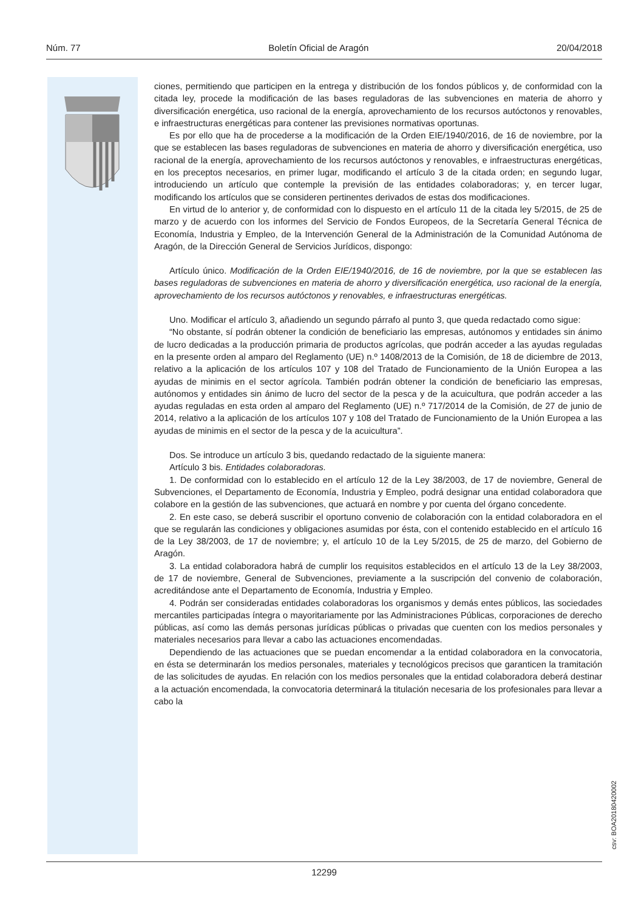Núm. 77 Boletín Oficial de Aragón 20/04/2018
ciones, permitiendo que participen en la entrega y distribución de los fondos públicos y, de conformidad con la citada ley, procede la modificación de las bases reguladoras de las subvenciones en materia de ahorro y diversificación energética, uso racional de la energía, aprovechamiento de los recursos autóctonos y renovables, e infraestructuras energéticas para contener las previsiones normativas oportunas.
Es por ello que ha de procederse a la modificación de la Orden EIE/1940/2016, de 16 de noviembre, por la que se establecen las bases reguladoras de subvenciones en materia de ahorro y diversificación energética, uso racional de la energía, aprovechamiento de los recursos autóctonos y renovables, e infraestructuras energéticas, en los preceptos necesarios, en primer lugar, modificando el artículo 3 de la citada orden; en segundo lugar, introduciendo un artículo que contemple la previsión de las entidades colaboradoras; y, en tercer lugar, modificando los artículos que se consideren pertinentes derivados de estas dos modificaciones.
En virtud de lo anterior y, de conformidad con lo dispuesto en el artículo 11 de la citada ley 5/2015, de 25 de marzo y de acuerdo con los informes del Servicio de Fondos Europeos, de la Secretaría General Técnica de Economía, Industria y Empleo, de la Intervención General de la Administración de la Comunidad Autónoma de Aragón, de la Dirección General de Servicios Jurídicos, dispongo:
Artículo único. Modificación de la Orden EIE/1940/2016, de 16 de noviembre, por la que se establecen las bases reguladoras de subvenciones en materia de ahorro y diversificación energética, uso racional de la energía, aprovechamiento de los recursos autóctonos y renovables, e infraestructuras energéticas.
Uno. Modificar el artículo 3, añadiendo un segundo párrafo al punto 3, que queda redactado como sigue:
“No obstante, sí podrán obtener la condición de beneficiario las empresas, autónomos y entidades sin ánimo de lucro dedicadas a la producción primaria de productos agrícolas, que podrán acceder a las ayudas reguladas en la presente orden al amparo del Reglamento (UE) n.º 1408/2013 de la Comisión, de 18 de diciembre de 2013, relativo a la aplicación de los artículos 107 y 108 del Tratado de Funcionamiento de la Unión Europea a las ayudas de minimis en el sector agrícola. También podrán obtener la condición de beneficiario las empresas, autónomos y entidades sin ánimo de lucro del sector de la pesca y de la acuicultura, que podrán acceder a las ayudas reguladas en esta orden al amparo del Reglamento (UE) n.º 717/2014 de la Comisión, de 27 de junio de 2014, relativo a la aplicación de los artículos 107 y 108 del Tratado de Funcionamiento de la Unión Europea a las ayudas de minimis en el sector de la pesca y de la acuicultura”.
Dos. Se introduce un artículo 3 bis, quedando redactado de la siguiente manera:
Artículo 3 bis. Entidades colaboradoras.
1. De conformidad con lo establecido en el artículo 12 de la Ley 38/2003, de 17 de noviembre, General de Subvenciones, el Departamento de Economía, Industria y Empleo, podrá designar una entidad colaboradora que colabore en la gestión de las subvenciones, que actuará en nombre y por cuenta del órgano concedente.
2. En este caso, se deberá suscribir el oportuno convenio de colaboración con la entidad colaboradora en el que se regularán las condiciones y obligaciones asumidas por ésta, con el contenido establecido en el artículo 16 de la Ley 38/2003, de 17 de noviembre; y, el artículo 10 de la Ley 5/2015, de 25 de marzo, del Gobierno de Aragón.
3. La entidad colaboradora habrá de cumplir los requisitos establecidos en el artículo 13 de la Ley 38/2003, de 17 de noviembre, General de Subvenciones, previamente a la suscripción del convenio de colaboración, acreditándose ante el Departamento de Economía, Industria y Empleo.
4. Podrán ser consideradas entidades colaboradoras los organismos y demás entes públicos, las sociedades mercantiles participadas íntegra o mayoritariamente por las Administraciones Públicas, corporaciones de derecho públicas, así como las demás personas jurídicas públicas o privadas que cuenten con los medios personales y materiales necesarios para llevar a cabo las actuaciones encomendadas.
Dependiendo de las actuaciones que se puedan encomendar a la entidad colaboradora en la convocatoria, en ésta se determinarán los medios personales, materiales y tecnológicos precisos que garanticen la tramitación de las solicitudes de ayudas. En relación con los medios personales que la entidad colaboradora deberá destinar a la actuación encomendada, la convocatoria determinará la titulación necesaria de los profesionales para llevar a cabo la
csv: BOA20180420002
12299